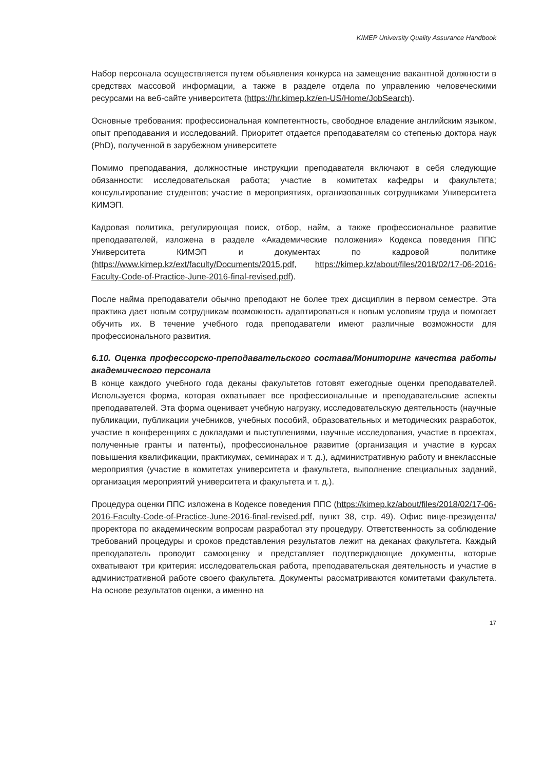KIMEP University Quality Assurance Handbook
Набор персонала осуществляется путем объявления конкурса на замещение вакантной должности в средствах массовой информации, а также в разделе отдела по управлению человеческими ресурсами на веб-сайте университета (https://hr.kimep.kz/en-US/Home/JobSearch).
Основные требования: профессиональная компетентность, свободное владение английским языком, опыт преподавания и исследований. Приоритет отдается преподавателям со степенью доктора наук (PhD), полученной в зарубежном университете
Помимо преподавания, должностные инструкции преподавателя включают в себя следующие обязанности: исследовательская работа; участие в комитетах кафедры и факультета; консультирование студентов; участие в мероприятиях, организованных сотрудниками Университета КИМЭП.
Кадровая политика, регулирующая поиск, отбор, найм, а также профессиональное развитие преподавателей, изложена в разделе «Академические положения» Кодекса поведения ППС Университета КИМЭП и документах по кадровой политике (https://www.kimep.kz/ext/faculty/Documents/2015.pdf, https://kimep.kz/about/files/2018/02/17-06-2016-Faculty-Code-of-Practice-June-2016-final-revised.pdf).
После найма преподаватели обычно преподают не более трех дисциплин в первом семестре. Эта практика дает новым сотрудникам возможность адаптироваться к новым условиям труда и помогает обучить их. В течение учебного года преподаватели имеют различные возможности для профессионального развития.
6.10. Оценка профессорско-преподавательского состава/Мониторинг качества работы академического персонала
В конце каждого учебного года деканы факультетов готовят ежегодные оценки преподавателей. Используется форма, которая охватывает все профессиональные и преподавательские аспекты преподавателей. Эта форма оценивает учебную нагрузку, исследовательскую деятельность (научные публикации, публикации учебников, учебных пособий, образовательных и методических разработок, участие в конференциях с докладами и выступлениями, научные исследования, участие в проектах, полученные гранты и патенты), профессиональное развитие (организация и участие в курсах повышения квалификации, практикумах, семинарах и т. д.), административную работу и внеклассные мероприятия (участие в комитетах университета и факультета, выполнение специальных заданий, организация мероприятий университета и факультета и т. д.).
Процедура оценки ППС изложена в Кодексе поведения ППС (https://kimep.kz/about/files/2018/02/17-06-2016-Faculty-Code-of-Practice-June-2016-final-revised.pdf, пункт 38, стр. 49). Офис вице-президента/проректора по академическим вопросам разработал эту процедуру. Ответственность за соблюдение требований процедуры и сроков представления результатов лежит на деканах факультета. Каждый преподаватель проводит самооценку и представляет подтверждающие документы, которые охватывают три критерия: исследовательская работа, преподавательская деятельность и участие в административной работе своего факультета. Документы рассматриваются комитетами факультета. На основе результатов оценки, а именно на
17